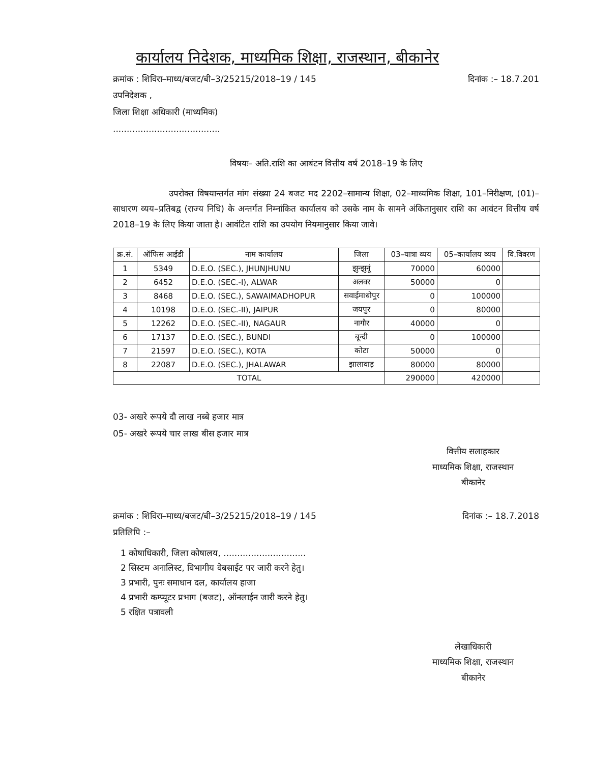कार्यालय निदेशक, माध्यमिक शिक्षा, राजस्थान, बीकानेर
क्रमांक : शिविरा–माध्य/बजट/बी–3/25215/2018–19 / 145 दिनांक :– 18.7.201
उपनिदेशक ,
जिला शिक्षा अधिकारी (माध्यमिक)
.......................................
विषयः– अति.राशि का आबंटन वित्तीय वर्ष 2018–19 के लिए
उपरोक्त विषयान्तर्गत मांग संख्या 24 बजट मद 2202–सामान्य शिक्षा, 02–माध्यमिक शिक्षा, 101–निरीक्षण, (01)–साधारण व्यय–प्रतिबद्व (राज्य निधि) के अन्तर्गत निम्नांकित कार्यालय को उसके नाम के सामने अंकितानुसार राशि का आवंटन वित्तीय वर्ष 2018–19 के लिए किया जाता है। आवंटित राशि का उपयोग नियमानुसार किया जावे।
| क्र.सं. | ऑफिस आईडी | नाम कार्यालय | जिला | 03–यात्रा व्यय | 05–कार्यालय व्यय | वि.विवरण |
| --- | --- | --- | --- | --- | --- | --- |
| 1 | 5349 | D.E.O. (SEC.), JHUNJHUNU | झुन्झुनूं | 70000 | 60000 | |
| 2 | 6452 | D.E.O. (SEC.-I), ALWAR | अलवर | 50000 | 0 | |
| 3 | 8468 | D.E.O. (SEC.), SAWAIMADHOPUR | सवाईमाधोपुर | 0 | 100000 | |
| 4 | 10198 | D.E.O. (SEC.-II), JAIPUR | जयपुर | 0 | 80000 | |
| 5 | 12262 | D.E.O. (SEC.-II), NAGAUR | नागौर | 40000 | 0 | |
| 6 | 17137 | D.E.O. (SEC.), BUNDI | बून्दी | 0 | 100000 | |
| 7 | 21597 | D.E.O. (SEC.), KOTA | कोटा | 50000 | 0 | |
| 8 | 22087 | D.E.O. (SEC.), JHALAWAR | झालावाड़ | 80000 | 80000 | |
| TOTAL | | | | 290000 | 420000 | |
03- अखरे रूपये दौ लाख नब्बे हजार मात्र
05- अखरे रूपये चार लाख बीस हजार मात्र
वित्तीय सलाहकार
माध्यमिक शिक्षा, राजस्थान
बीकानेर
क्रमांक : शिविरा–माध्य/बजट/बी–3/25215/2018–19 / 145 दिनांक :– 18.7.2018
प्रतिलिपि :–
1 कोषाधिकारी, जिला कोषालय, ..............................
2 सिस्टम अनालिस्ट, विभागीय वेबसाईट पर जारी करने हेतु।
3 प्रभारी, पुनः समाधान दल, कार्यालय हाजा
4 प्रभारी कम्प्यूटर प्रभाग (बजट), ऑनलाईन जारी करने हेतु।
5 रक्षित पत्रावली
लेखाधिकारी
माध्यमिक शिक्षा, राजस्थान
बीकानेर